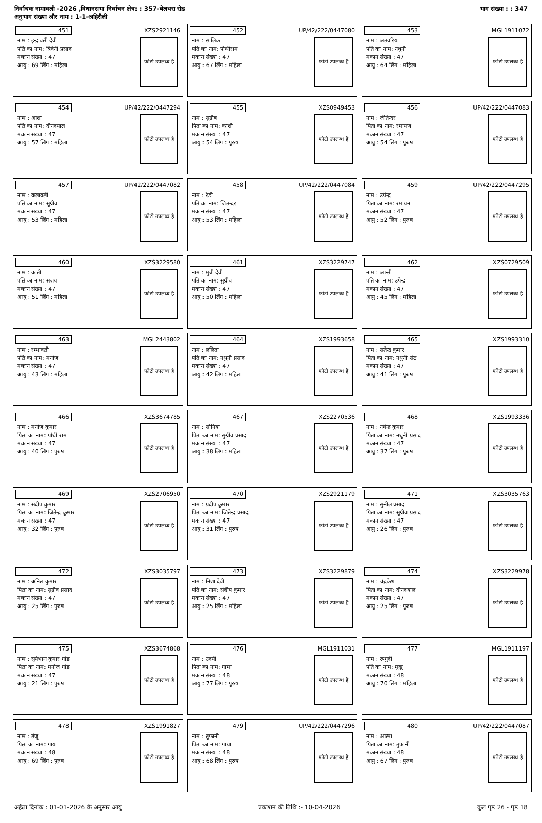निर्वाचक नामावली -2026 ,विधानसभा निर्वाचन क्षेत्र: : 357-बेलथरा रोड
अनुभाग संख्या और नाम : 1-1-अहिरौली
भाग संख्या : : 347
451 XZS2921146
नाम : इन्द्रावती देवी
पति का नाम: त्रिवेनी प्रसाद
मकान संख्या : 47
आयु : 69 लिंग : महिला
फोटो उपलब्ध है
452 UP/42/222/0447080
नाम : सालिक
पति का नाम: पोथीराम
मकान संख्या : 47
आयु : 67 लिंग : महिला
फोटो उपलब्ध है
453 MGL1911072
नाम : अतवरिया
पति का नाम: नथुनी
मकान संख्या : 47
आयु : 64 लिंग : महिला
फोटो उपलब्ध है
454 UP/42/222/0447294
नाम : आशा
पति का नाम: दीनदयाल
मकान संख्या : 47
आयु : 57 लिंग : महिला
फोटो उपलब्ध है
455 XZS0949453
नाम : सुग्रीब
पिता का नाम: काशी
मकान संख्या : 47
आयु : 54 लिंग : पुरुष
फोटो उपलब्ध है
456 UP/42/222/0447083
नाम : जीतेन्दर
पिता का नाम: रमायण
मकान संख्या : 47
आयु : 54 लिंग : पुरुष
फोटो उपलब्ध है
457 UP/42/222/0447082
नाम : कलावती
पति का नाम: सुग्रीव
मकान संख्या : 47
आयु : 53 लिंग : महिला
फोटो उपलब्ध है
458 UP/42/222/0447084
नाम : रेडी
पति का नाम: जितन्दर
मकान संख्या : 47
आयु : 53 लिंग : महिला
फोटो उपलब्ध है
459 UP/42/222/0447295
नाम : उपेन्द्र
पिता का नाम: रमायन
मकान संख्या : 47
आयु : 52 लिंग : पुरुष
फोटो उपलब्ध है
460 XZS3229580
नाम : कांती
पति का नाम: संजय
मकान संख्या : 47
आयु : 51 लिंग : महिला
फोटो उपलब्ध है
461 XZS3229747
नाम : मुन्नी देवी
पति का नाम: सुग्रीव
मकान संख्या : 47
आयु : 50 लिंग : महिला
फोटो उपलब्ध है
462 XZS0729509
नाम : आन्ती
पति का नाम: उपेन्द्र
मकान संख्या : 47
आयु : 45 लिंग : महिला
फोटो उपलब्ध है
463 MGL2443802
नाम : रम्भावती
पति का नाम: मनोज
मकान संख्या : 47
आयु : 43 लिंग : महिला
फोटो उपलब्ध है
464 XZS1993658
नाम : ललिता
पति का नाम: नथुनी प्रसाद
मकान संख्या : 47
आयु : 42 लिंग : महिला
फोटो उपलब्ध है
465 XZS1993310
नाम : सतेन्द्र कुमार
पिता का नाम: नथुनी सेठ
मकान संख्या : 47
आयु : 41 लिंग : पुरुष
फोटो उपलब्ध है
466 XZS3674785
नाम : मनोज कुमार
पिता का नाम: पोथी राम
मकान संख्या : 47
आयु : 40 लिंग : पुरुष
फोटो उपलब्ध है
467 XZS2270536
नाम : सोनिया
पिता का नाम: सुग्रीव प्रसाद
मकान संख्या : 47
आयु : 38 लिंग : महिला
फोटो उपलब्ध है
468 XZS1993336
नाम : नगेन्द्र कुमार
पिता का नाम: नथुनी प्रसाद
मकान संख्या : 47
आयु : 37 लिंग : पुरुष
फोटो उपलब्ध है
469 XZS2706950
नाम : संदीप कुमार
पिता का नाम: जितेन्द्र कुमार
मकान संख्या : 47
आयु : 32 लिंग : पुरुष
फोटो उपलब्ध है
470 XZS2921179
नाम : प्रदीप कुमार
पिता का नाम: जितेन्द्र प्रसाद
मकान संख्या : 47
आयु : 31 लिंग : पुरुष
फोटो उपलब्ध है
471 XZS3035763
नाम : सुनील प्रसाद
पिता का नाम: सुग्रीव प्रसाद
मकान संख्या : 47
आयु : 26 लिंग : पुरुष
फोटो उपलब्ध है
472 XZS3035797
नाम : अनिल कुमार
पिता का नाम: सुग्रीव प्रसाद
मकान संख्या : 47
आयु : 25 लिंग : पुरुष
फोटो उपलब्ध है
473 XZS3229879
नाम : निशा देवी
पति का नाम: संदीप कुमार
मकान संख्या : 47
आयु : 25 लिंग : महिला
फोटो उपलब्ध है
474 XZS3229978
नाम : चंद्रकेश
पिता का नाम: दीनदयाल
मकान संख्या : 47
आयु : 25 लिंग : पुरुष
फोटो उपलब्ध है
475 XZS3674868
नाम : सूर्यभान कुमार गोंड
पिता का नाम: मनोज गोंड
मकान संख्या : 47
आयु : 21 लिंग : पुरुष
फोटो उपलब्ध है
476 MGL1911031
नाम : उदयी
पिता का नाम: गामा
मकान संख्या : 48
आयु : 77 लिंग : पुरुष
फोटो उपलब्ध है
477 MGL1911197
नाम : रूगुदी
पति का नाम: मुखु
मकान संख्या : 48
आयु : 70 लिंग : महिला
फोटो उपलब्ध है
478 XZS1991827
नाम : तेजू
पिता का नाम: गाया
मकान संख्या : 48
आयु : 69 लिंग : पुरुष
फोटो उपलब्ध है
479 UP/42/222/0447296
नाम : तुफानी
पिता का नाम: गाया
मकान संख्या : 48
आयु : 68 लिंग : पुरुष
फोटो उपलब्ध है
480 UP/42/222/0447087
नाम : आत्मा
पिता का नाम: तुफानी
मकान संख्या : 48
आयु : 67 लिंग : पुरुष
फोटो उपलब्ध है
अर्हता दिनांक : 01-01-2026 के अनुसार आयु प्रकाशन की तिथि :- 10-04-2026 कुल पृष्ठ 26 - पृष्ठ 18